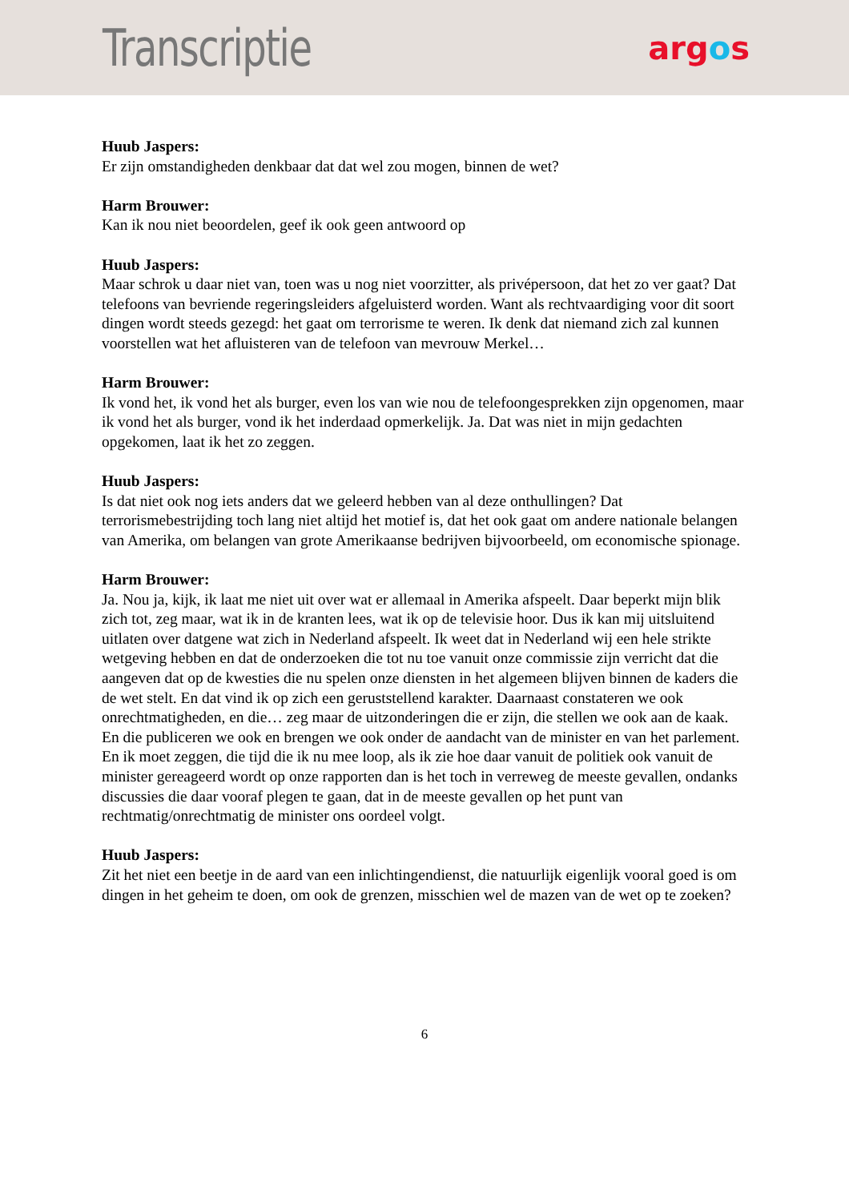Transcriptie
argos
Huub Jaspers:
Er zijn omstandigheden denkbaar dat dat wel zou mogen, binnen de wet?
Harm Brouwer:
Kan ik nou niet beoordelen, geef ik ook geen antwoord op
Huub Jaspers:
Maar schrok u daar niet van, toen was u nog niet voorzitter, als privépersoon, dat het zo ver gaat? Dat telefoons van bevriende regeringsleiders afgeluisterd worden. Want als rechtvaardiging voor dit soort dingen wordt steeds gezegd: het gaat om terrorisme te weren. Ik denk dat niemand zich zal kunnen voorstellen wat het afluisteren van de telefoon van mevrouw Merkel…
Harm Brouwer:
Ik vond het, ik vond het als burger, even los van wie nou de telefoongesprekken zijn opgenomen, maar ik vond het als burger, vond ik het inderdaad opmerkelijk. Ja. Dat was niet in mijn gedachten opgekomen, laat ik het zo zeggen.
Huub Jaspers:
Is dat niet ook nog iets anders dat we geleerd hebben van al deze onthullingen? Dat terrorismebestrijding toch lang niet altijd het motief is, dat het ook gaat om andere nationale belangen van Amerika, om belangen van grote Amerikaanse bedrijven bijvoorbeeld, om economische spionage.
Harm Brouwer:
Ja. Nou ja, kijk, ik laat me niet uit over wat er allemaal in Amerika afspeelt. Daar beperkt mijn blik zich tot, zeg maar, wat ik in de kranten lees, wat ik op de televisie hoor. Dus ik kan mij uitsluitend uitlaten over datgene wat zich in Nederland afspeelt. Ik weet dat in Nederland wij een hele strikte wetgeving hebben en dat de onderzoeken die tot nu toe vanuit onze commissie zijn verricht dat die aangeven dat op de kwesties die nu spelen onze diensten in het algemeen blijven binnen de kaders die de wet stelt. En dat vind ik op zich een geruststellend karakter. Daarnaast constateren we ook onrechtmatigheden, en die… zeg maar de uitzonderingen die er zijn, die stellen we ook aan de kaak. En die publiceren we ook en brengen we ook onder de aandacht van de minister en van het parlement. En ik moet zeggen, die tijd die ik nu mee loop, als ik zie hoe daar vanuit de politiek ook vanuit de minister gereageerd wordt op onze rapporten dan is het toch in verreweg de meeste gevallen, ondanks discussies die daar vooraf plegen te gaan, dat in de meeste gevallen op het punt van rechtmatig/onrechtmatig de minister ons oordeel volgt.
Huub Jaspers:
Zit het niet een beetje in de aard van een inlichtingendienst, die natuurlijk eigenlijk vooral goed is om dingen in het geheim te doen, om ook de grenzen, misschien wel de mazen van de wet op te zoeken?
6